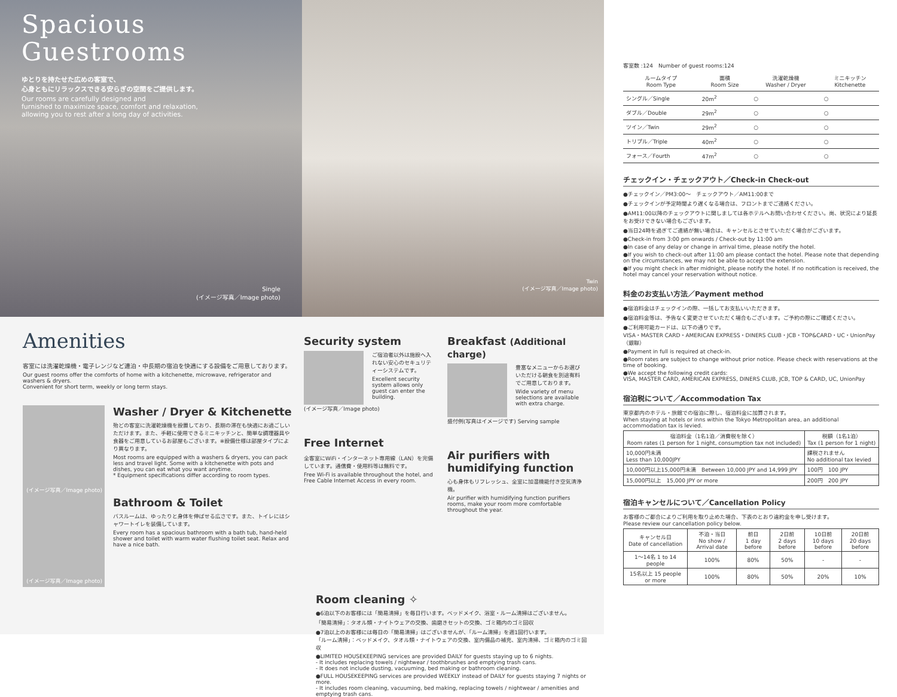Spacious
Guestrooms
ゆとりを持たせた広めの客室で、
心身ともにリラックスできる安らぎの空間をご提供します。
Our rooms are carefully designed and
furnished to maximize space, comfort and relaxation,
allowing you to rest after a long day of activities.
Single
(イメージ写真／Image photo)
Twin
(イメージ写真／Image photo)
Amenities
客室には洗濯乾燥機・電子レンジなど連泊・中長期の宿泊を快適にする設備をご用意しております。
Our guest rooms offer the comforts of home with a kitchenette, microwave, refrigerator and washers & dryers.
Convenient for short term, weekly or long term stays.
(イメージ写真／Image photo)
Washer / Dryer & Kitchenette
殆どの客室に洗濯乾燥機を設置しており、長期の滞在も快適にお過ごしいただけます。また、手軽に使用できるミニキッチンと、簡単な調理器具や食器をご用意しているお部屋もございます。※設備仕様は部屋タイプにより異なります。
Most rooms are equipped with a washers & dryers, you can pack less and travel light. Some with a kitchenette with pots and dishes, you can eat what you want anytime.
* Equipment specifications differ according to room types.
(イメージ写真／Image photo)
Bathroom & Toilet
バスルームは、ゆったりと身体を伸ばせる広さです。また、トイレにはシャワートイレを装備しています。
Every room has a spacious bathroom with a bath tub, hand-held shower and toilet with warm water flushing toilet seat. Relax and have a nice bath.
Security system
ご宿泊者以外は施設へ入れない安心のセキュリティーシステムです。
Excellent security system allows only guest can enter the building.
(イメージ写真／Image photo)
Free Internet
全客室にWiFi・インターネット専用線（LAN）を完備しています。通信費・使用料等は無料です。
Free Wi-Fi is available throughout the hotel, and Free Cable Internet Access in every room.
Breakfast (Additional charge)
豊富なメニューからお選びいただける朝食を別途有料でご用意しております。
Wide variety of menu selections are available with extra charge.
盛付例(写真はイメージです) Serving sample
Air purifiers with humidifying function
心も身体もリフレッシュ、全室に加湿機能付き空気清浄機。
Air purifier with humidifying function purifiers rooms, make your room more comfortable throughout the year.
Room cleaning ✧
●6泊以下のお客様には「簡易清掃」を毎日行います。ベッドメイク、浴室・ルーム清掃はございません。
「簡易清掃」：タオル類・ナイトウェアの交換、歯磨きセットの交換、ゴミ箱内のゴミ回収
●7泊以上のお客様には毎日の「簡易清掃」はございませんが、「ルーム清掃」を週1回行います。
「ルーム清掃」：ベッドメイク、タオル類・ナイトウェアの交換、室内備品の補充、室内清掃、ゴミ箱内のゴミ回収
●LIMITED HOUSEKEEPING services are provided DAILY for guests staying up to 6 nights.
- It includes replacing towels / nightwear / toothbrushes and emptying trash cans.
- It does not include dusting, vacuuming, bed making or bathroom cleaning.
●FULL HOUSEKEEPING services are provided WEEKLY instead of DAILY for guests staying 7 nights or more.
- It includes room cleaning, vacuuming, bed making, replacing towels / nightwear / amenities and emptying trash cans.
客室数 :124　Number of guest rooms:124
| ルームタイプ Room Type | 面積 Room Size | 洗濯乾燥機 Washer / Dryer | ミニキッチン Kitchenette |
| --- | --- | --- | --- |
| シングル／Single | 20m<sup>2</sup> | ○ | ○ |
| ダブル／Double | 29m<sup>2</sup> | ○ | ○ |
| ツイン／Twin | 29m<sup>2</sup> | ○ | ○ |
| トリプル／Triple | 40m<sup>2</sup> | ○ | ○ |
| フォース／Fourth | 47m<sup>2</sup> | ○ | ○ |
チェックイン・チェックアウト／Check-in Check-out
●チェックイン／PM3:00〜　チェックアウト／AM11:00まで
●チェックインが予定時間より遅くなる場合は、フロントまでご連絡ください。
●AM11:00以降のチェックアウトに関しましては各ホテルへお問い合わせください。尚、状況により延長をお受けできない場合もございます。
●当日24時を過ぎてご連絡が無い場合は、キャンセルとさせていただく場合がございます。
●Check-in from 3:00 pm onwards / Check-out by 11:00 am
●In case of any delay or change in arrival time, please notify the hotel.
●If you wish to check-out after 11:00 am please contact the hotel. Please note that depending on the circumstances, we may not be able to accept the extension.
●If you might check in after midnight, please notify the hotel. If no notification is received, the hotel may cancel your reservation without notice.
料金のお支払い方法／Payment method
●宿泊料金はチェックインの際、一括してお支払いいただきます。
●宿泊料金等は、予告なく変更させていただく場合もございます。ご予約の際にご確認ください。
●ご利用可能カードは、以下の通りです。
VISA・MASTER CARD・AMERICAN EXPRESS・DINERS CLUB・JCB・TOP&CARD・UC・UnionPay（銀聯）
●Payment in full is required at check-in.
●Room rates are subject to change without prior notice. Please check with reservations at the time of booking.
●We accept the following credit cards:
VISA, MASTER CARD, AMERICAN EXPRESS, DINERS CLUB, JCB, TOP & CARD, UC, UnionPay
宿泊税について／Accommodation Tax
東京都内のホテル・旅館での宿泊に際し、宿泊料金に加算されます。
When staying at hotels or inns within the Tokyo Metropolitan area, an additional accommodation tax is levied.
| 宿泊料金（1名1泊／消費税を除く） Room rates (1 person for 1 night, consumption tax not included) | 税額（1名1泊） Tax (1 person for 1 night) |
| --- | --- |
| 10,000円未満 Less than 10,000JPY | 課税されません No additional tax levied |
| 10,000円以上15,000円未満 Between 10,000 JPY and 14,999 JPY | 100円 100 JPY |
| 15,000円以上 15,000 JPY or more | 200円 200 JPY |
宿泊キャンセルについて／Cancellation Policy
お客様のご都合によりご利用を取り止めた場合、下表のとおり違約金を申し受けます。
Please review our cancellation policy below.
| キャンセル日 Date of cancellation | 不泊・当日 No show / Arrival date | 前日 1 day before | 2日前 2 days before | 10日前 10 days before | 20日前 20 days before |
| --- | --- | --- | --- | --- | --- |
| 1〜14名 1 to 14 people | 100% | 80% | 50% | - | - |
| 15名以上 15 people or more | 100% | 80% | 50% | 20% | 10% |